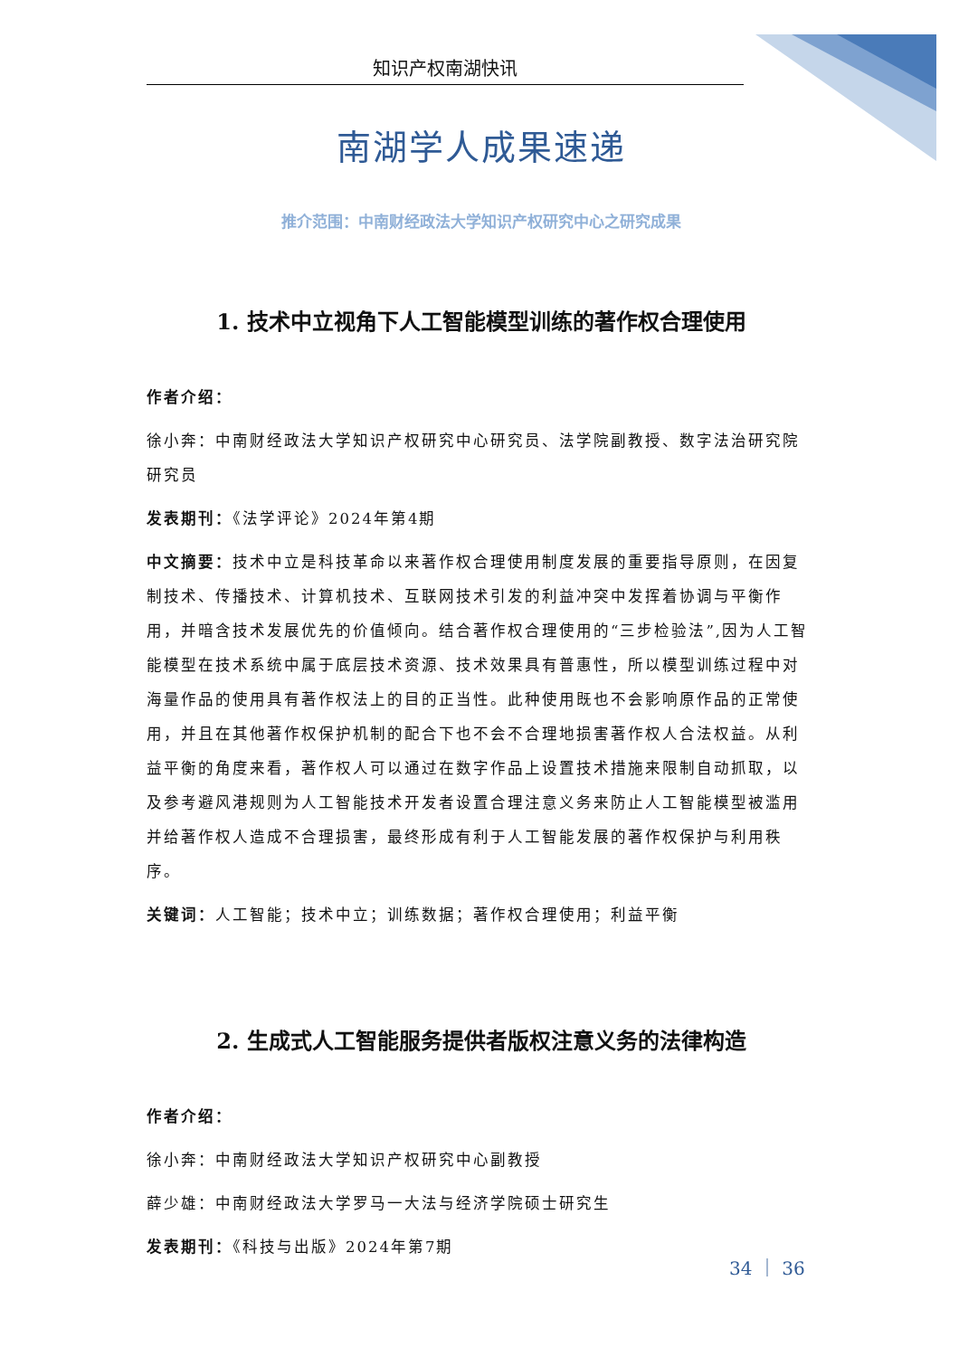知识产权南湖快讯
南湖学人成果速递
推介范围：中南财经政法大学知识产权研究中心之研究成果
1. 技术中立视角下人工智能模型训练的著作权合理使用
作者介绍：
徐小奔：中南财经政法大学知识产权研究中心研究员、法学院副教授、数字法治研究院研究员
发表期刊：《法学评论》2024年第4期
中文摘要：技术中立是科技革命以来著作权合理使用制度发展的重要指导原则，在因复制技术、传播技术、计算机技术、互联网技术引发的利益冲突中发挥着协调与平衡作用，并暗含技术发展优先的价值倾向。结合著作权合理使用的“三步检验法”,因为人工智能模型在技术系统中属于底层技术资源、技术效果具有普惠性，所以模型训练过程中对海量作品的使用具有著作权法上的目的正当性。此种使用既也不会影响原作品的正常使用，并且在其他著作权保护机制的配合下也不会不合理地损害著作权人合法权益。从利益平衡的角度来看，著作权人可以通过在数字作品上设置技术措施来限制自动抓取，以及参考避风港规则为人工智能技术开发者设置合理注意义务来防止人工智能模型被滥用并给著作权人造成不合理损害，最终形成有利于人工智能发展的著作权保护与利用秩序。
关键词：人工智能；技术中立；训练数据；著作权合理使用；利益平衡
2. 生成式人工智能服务提供者版权注意义务的法律构造
作者介绍：
徐小奔：中南财经政法大学知识产权研究中心副教授
薛少雄：中南财经政法大学罗马一大法与经济学院硕士研究生
发表期刊：《科技与出版》2024年第7期
34 ｜ 36